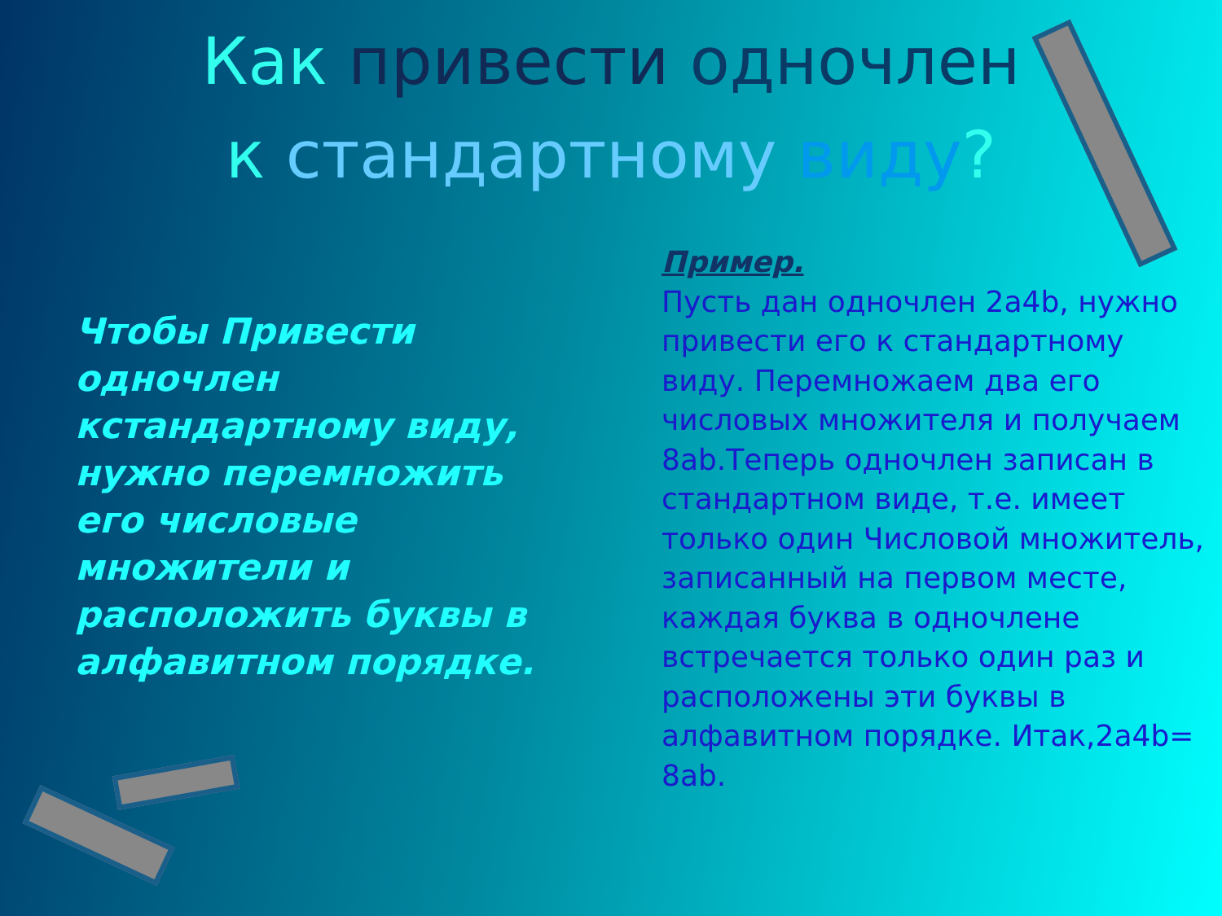Как привести одночлен
к стандартному виду?
Чтобы Привести одночлен кстандартному виду, нужно перемножить его числовые множители и расположить буквы в алфавитном порядке.
Пример.
Пусть дан одночлен 2a4b, нужно привести его к стандартному виду. Перемножаем два его числовых множителя и получаем 8ab.Теперь одночлен записан в стандартном виде, т.е. имеет только один Числовой множитель, записанный на первом месте, каждая буква в одночлене встречается только один раз и расположены эти буквы в алфавитном порядке. Итак,2a4b= 8ab.